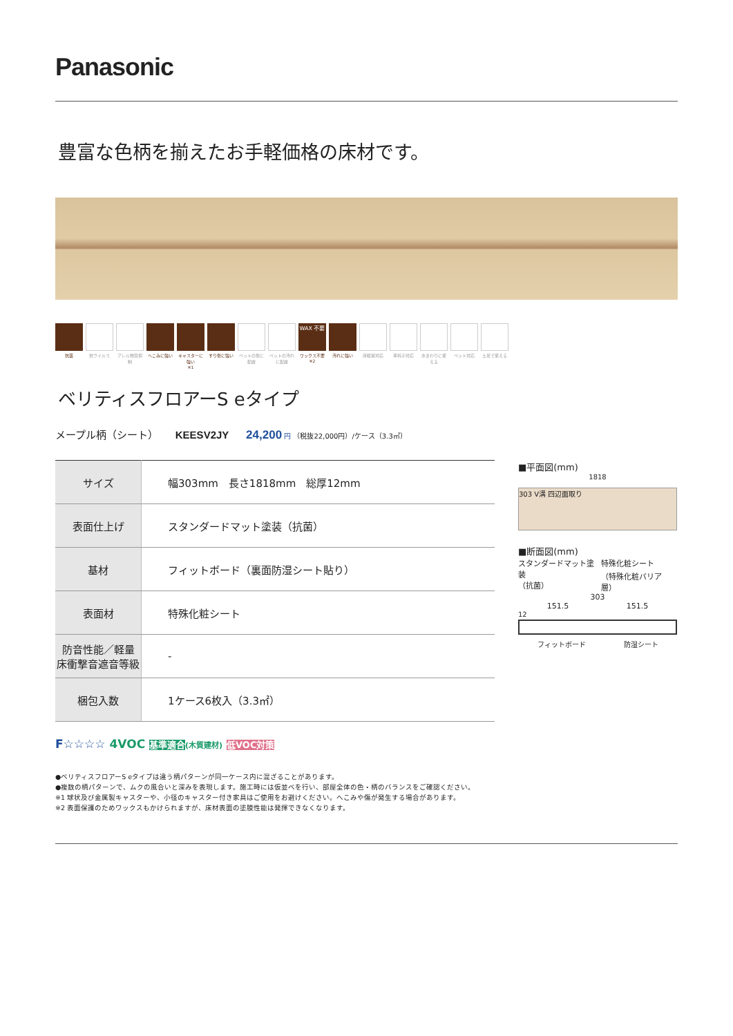Panasonic
豊富な色柄を揃えたお手軽価格の床材です。
抗菌 抗ウイルス アレル物質抑制
へこみに強い キャスターに強い
※1
すり傷に強い ペットの傷に配慮
ペットの汚れに配慮
WAX 不要
ワックス不要
※2
汚れに強い 床暖房対応 車椅子対応 水まわりに使える
ペット対応 土足で使える
ベリティスフロアーS eタイプ
メープル柄（シート） KEESV2JY 24,200 円 （税抜22,000円）/ケース（3.3㎡）
| サイズ | 幅303mm 長さ1818mm 総厚12mm |
| 表面仕上げ | スタンダードマット塗装（抗菌） |
| 基材 | フィットボード（裏面防湿シート貼り） |
| 表面材 | 特殊化粧シート |
| 防音性能／軽量 床衝撃音遮音等級 | - |
| 梱包入数 | 1ケース6枚入（3.3㎡） |
■平面図(mm)
1818
303 V溝 四辺面取り
■断面図(mm)
スタンダードマット塗装
（抗菌） 特殊化粧シート
（特殊化粧バリア層）
303
151.5 151.5
12
フィットボード 防湿シート
F☆☆☆☆ 4VOC 基準適合(木質建材) 低VOC対策
●ベリティスフロアーS eタイプは違う柄パターンが同一ケース内に混ざることがあります。
●複数の柄パターンで、ムクの風合いと深みを表現します。施工時には仮並べを行い、部屋全体の色・柄のバランスをご確認ください。
※1 球状及び金属製キャスターや、小径のキャスター付き家具はご使用をお避けください。へこみや傷が発生する場合があります。
※2 表面保護のためワックスもかけられますが、床材表面の塗膜性能は発揮できなくなります。